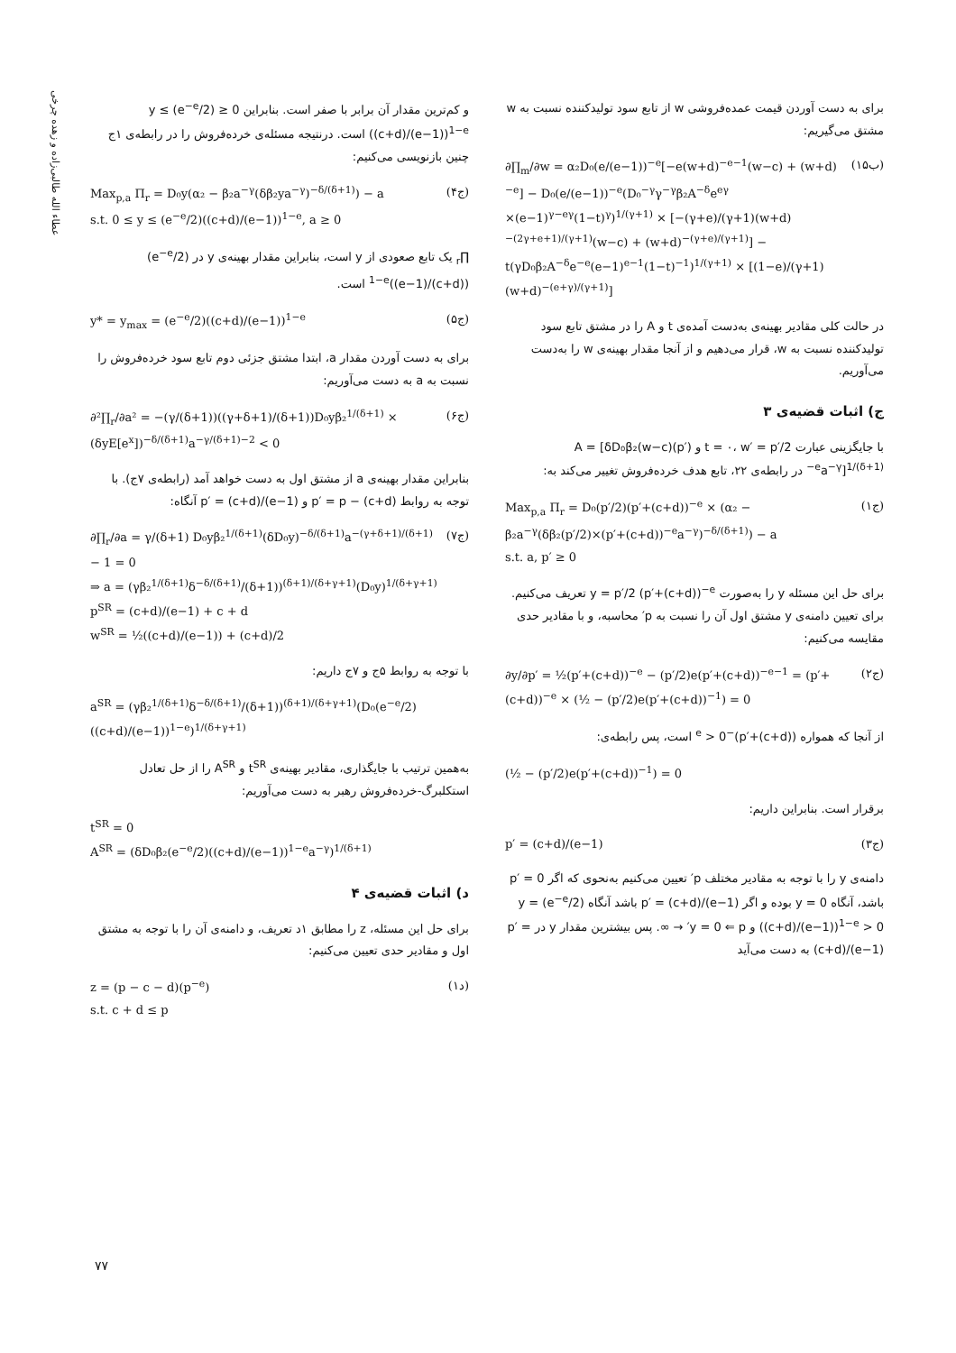عطاء الله طالبی‌زاده و زهده چرخی
برای به دست آوردن قیمت عمده‌فروشی w از تابع سود تولیدکننده نسبت به w مشتق می‌گیریم:
∂∏<sub>m</sub>/∂w = α₂D₀(e/(e−1))<sup>−e</sup>[−e(w+d)<sup>−e−1</sup>(w−c) + (w+d)<sup>−e</sup>] − D₀(e/(e−1))<sup>−e</sup>(D₀<sup>−γ</sup>γ<sup>−γ</sup>β₂A<sup>−δ</sup>e<sup>eγ</sup> ×(e−1)<sup>γ−eγ</sup>(1−t)<sup>γ</sup>)<sup>1/(γ+1)</sup> × [−(γ+e)/(γ+1)(w+d)<sup>−(2γ+e+1)/(γ+1)</sup>(w−c) + (w+d)<sup>−(γ+e)/(γ+1)</sup>] − t(γD₀β₂A<sup>−δ</sup>e<sup>−e</sup>(e−1)<sup>e−1</sup>(1−t)<sup>−1</sup>)<sup>1/(γ+1)</sup> × [(1−e)/(γ+1)(w+d)<sup>−(e+γ)/(γ+1)</sup>] (۱۵ب)
در حالت کلی مقادیر بهینه‌ی به‌دست آمده‌ی t و A را در مشتق تابع سود تولیدکننده نسبت به w، قرار می‌دهیم و از آنجا مقدار بهینه‌ی w را به‌دست می‌آوریم.
ج) اثبات قضیه‌ی ۳
با جایگزینی عبارت t = ۰، w′ = p′/2 و A = [δD₀β₂(w−c)(p′)<sup>−e</sup>a<sup>−γ</sup>]<sup>1/(δ+1)</sup> در رابطه‌ی ۲۲، تابع هدف خرده‌فروش تغییر می‌کند به:
Max<sub>p,a</sub> Π<sub>r</sub> = D₀(p′/2)(p′+(c+d))<sup>−e</sup> × (α₂ − β₂a<sup>−γ</sup>(δβ₂(p′/2)×(p′+(c+d))<sup>−e</sup>a<sup>−γ</sup>)<sup>−δ/(δ+1)</sup>) − a
s.t. a, p′ ≥ 0 (ج۱)
برای حل این مسئله y را به‌صورت y = p′/2 (p′+(c+d))<sup>−e</sup> تعریف می‌کنیم. برای تعیین دامنه‌ی y مشتق اول آن را نسبت به p′ محاسبه، و با مقادیر حدی مقایسه می‌کنیم:
∂y/∂p′ = ½(p′+(c+d))<sup>−e</sup> − (p′/2)e(p′+(c+d))<sup>−e−1</sup> = (p′+(c+d))<sup>−e</sup> × (½ − (p′/2)e(p′+(c+d))<sup>−1</sup>) = 0 (ج۲)
از آنجا که همواره (p′+(c+d))<sup>−e</sup> > 0 است، پس رابطه‌ی:
(½ − (p′/2)e(p′+(c+d))<sup>−1</sup>) = 0
برقرار است. بنابراین داریم:
p′ = (c+d)/(e−1) (ج۳)
دامنه‌ی y را با توجه به مقادیر مختلف p′ تعیین می‌کنیم به‌نحوی که اگر p′ = 0 باشد، آنگاه y = 0 بوده و اگر p′ = (c+d)/(e−1) باشد آنگاه y = (e<sup>−e</sup>/2)((c+d)/(e−1))<sup>1−e</sup> > 0 و y = 0 ⇐ p′ → ∞. پس بیشترین مقدار y در p′ = (c+d)/(e−1) به دست می‌آید
و کم‌ترین مقدار آن برابر با صفر است. بنابراین 0 ≤ y ≤ (e<sup>−e</sup>/2)((c+d)/(e−1))<sup>1−e</sup> است. درنتیجه مسئله‌ی خرده‌فروش را در رابطه‌ی ۱ج چنین بازنویسی می‌کنیم:
Max<sub>p,a</sub> Π<sub>r</sub> = D₀y(α₂ − β₂a<sup>−γ</sup>(δβ₂ya<sup>−γ</sup>)<sup>−δ/(δ+1)</sup>) − a
s.t. 0 ≤ y ≤ (e<sup>−e</sup>/2)((c+d)/(e−1))<sup>1−e</sup>, a ≥ 0 (ج۴)
∏<sub>r</sub> یک تابع صعودی از y است، بنابراین مقدار بهینه‌ی y در (e<sup>−e</sup>/2)((c+d)/(e−1))<sup>1−e</sup> است.
y* = y<sub>max</sub> = (e<sup>−e</sup>/2)((c+d)/(e−1))<sup>1−e</sup> (ج۵)
برای به دست آوردن مقدار a، ابتدا مشتق جزئی دوم تابع سود خرده‌فروش را نسبت به a به دست می‌آوریم:
∂²∏<sub>r</sub>/∂a² = −(γ/(δ+1))((γ+δ+1)/(δ+1))D₀yβ₂<sup>1/(δ+1)</sup> × (δyE[e<sup>x</sup>])<sup>−δ/(δ+1)</sup>a<sup>−γ/(δ+1)−2</sup> < 0 (ج۶)
بنابراین مقدار بهینه‌ی a از مشتق اول به دست خواهد آمد (رابطه‌ی ۷ج). با توجه به روابط p′ = p − (c+d) و p′ = (c+d)/(e−1) آنگاه:
∂∏<sub>r</sub>/∂a = γ/(δ+1) D₀yβ₂<sup>1/(δ+1)</sup>(δD₀y)<sup>−δ/(δ+1)</sup>a<sup>−(γ+δ+1)/(δ+1)</sup> − 1 = 0
⇒ a = (γβ₂<sup>1/(δ+1)</sup>δ<sup>−δ/(δ+1)</sup>/(δ+1))<sup>(δ+1)/(δ+γ+1)</sup>(D₀y)<sup>1/(δ+γ+1)</sup>
p<sup>SR</sup> = (c+d)/(e−1) + c + d
w<sup>SR</sup> = ½((c+d)/(e−1)) + (c+d)/2 (ج۷)
با توجه به روابط ۵ج و ۷ج داریم:
a<sup>SR</sup> = (γβ₂<sup>1/(δ+1)</sup>δ<sup>−δ/(δ+1)</sup>/(δ+1))<sup>(δ+1)/(δ+γ+1)</sup>(D₀(e<sup>−e</sup>/2)((c+d)/(e−1))<sup>1−e</sup>)<sup>1/(δ+γ+1)</sup>
به‌همین ترتیب با جایگذاری، مقادیر بهینه‌ی t<sup>SR</sup> و A<sup>SR</sup> را از حل تعادل استکلبرگ-خرده‌فروش رهبر به دست می‌آوریم:
t<sup>SR</sup> = 0
A<sup>SR</sup> = (δD₀β₂(e<sup>−e</sup>/2)((c+d)/(e−1))<sup>1−e</sup>a<sup>−γ</sup>)<sup>1/(δ+1)</sup>
د) اثبات قضیه‌ی ۴
برای حل این مسئله، z را مطابق ۱د تعریف، و دامنه‌ی آن را با توجه به مشتق اول و مقادیر حدی تعیین می‌کنیم:
z = (p − c − d)(p<sup>−e</sup>)
s.t. c + d ≤ p (د۱)
۷۷